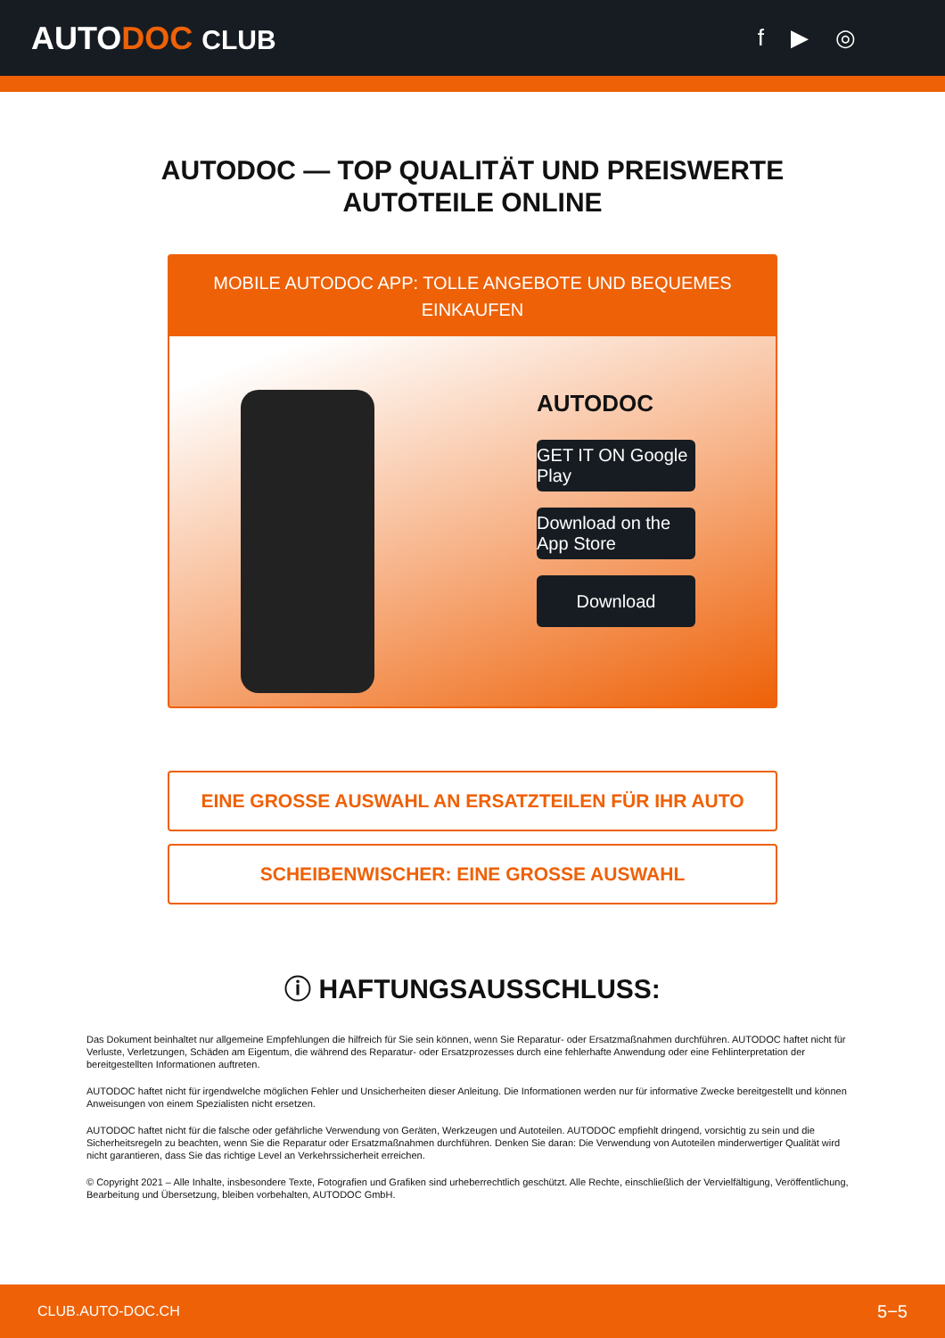AUTODOC CLUB f ▶ ◎
AUTODOC — TOP QUALITÄT UND PREISWERTE
AUTOTEILE ONLINE
MOBILE AUTODOC APP: TOLLE ANGEBOTE UND BEQUEMES EINKAUFEN
AUTODOC
GET IT ON Google Play
Download on the App Store
Download
EINE GROSSE AUSWAHL AN ERSATZTEILEN FÜR IHR AUTO
SCHEIBENWISCHER: EINE GROSSE AUSWAHL
ⓘ HAFTUNGSAUSSCHLUSS:
Das Dokument beinhaltet nur allgemeine Empfehlungen die hilfreich für Sie sein können, wenn Sie Reparatur- oder Ersatzmaßnahmen durchführen. AUTODOC haftet nicht für Verluste, Verletzungen, Schäden am Eigentum, die während des Reparatur- oder Ersatzprozesses durch eine fehlerhafte Anwendung oder eine Fehlinterpretation der bereitgestellten Informationen auftreten.
AUTODOC haftet nicht für irgendwelche möglichen Fehler und Unsicherheiten dieser Anleitung. Die Informationen werden nur für informative Zwecke bereitgestellt und können Anweisungen von einem Spezialisten nicht ersetzen.
AUTODOC haftet nicht für die falsche oder gefährliche Verwendung von Geräten, Werkzeugen und Autoteilen. AUTODOC empfiehlt dringend, vorsichtig zu sein und die Sicherheitsregeln zu beachten, wenn Sie die Reparatur oder Ersatzmaßnahmen durchführen. Denken Sie daran: Die Verwendung von Autoteilen minderwertiger Qualität wird nicht garantieren, dass Sie das richtige Level an Verkehrssicherheit erreichen.
© Copyright 2021 – Alle Inhalte, insbesondere Texte, Fotografien und Grafiken sind urheberrechtlich geschützt. Alle Rechte, einschließlich der Vervielfältigung, Veröffentlichung, Bearbeitung und Übersetzung, bleiben vorbehalten, AUTODOC GmbH.
CLUB.AUTO-DOC.CH 5−5